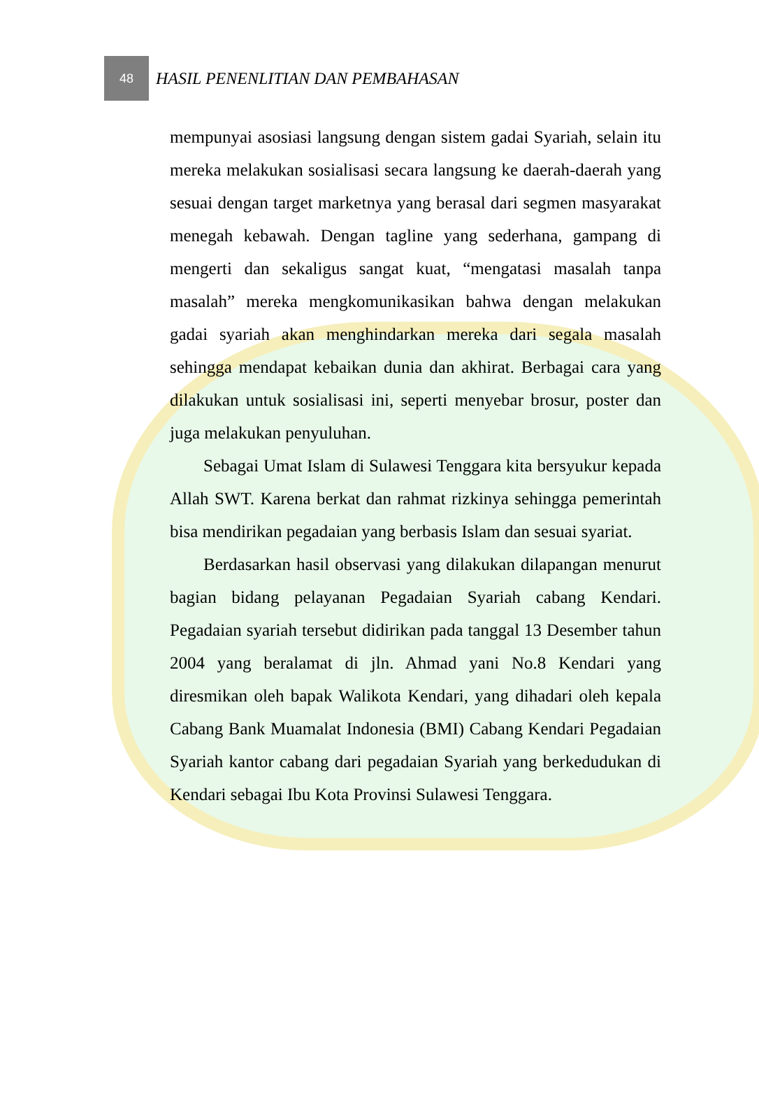48
HASIL PENENLITIAN DAN PEMBAHASAN
mempunyai asosiasi langsung dengan sistem gadai Syariah, selain itu mereka melakukan sosialisasi secara langsung ke daerah-daerah yang sesuai dengan target marketnya yang berasal dari segmen masyarakat menegah kebawah. Dengan tagline yang sederhana, gampang di mengerti dan sekaligus sangat kuat, “mengatasi masalah tanpa masalah” mereka mengkomunikasikan bahwa dengan melakukan gadai syariah akan menghindarkan mereka dari segala masalah sehingga mendapat kebaikan dunia dan akhirat. Berbagai cara yang dilakukan untuk sosialisasi ini, seperti menyebar brosur, poster dan juga melakukan penyuluhan.
Sebagai Umat Islam di Sulawesi Tenggara kita bersyukur kepada Allah SWT. Karena berkat dan rahmat rizkinya sehingga pemerintah bisa mendirikan pegadaian yang berbasis Islam dan sesuai syariat.
Berdasarkan hasil observasi yang dilakukan dilapangan menurut bagian bidang pelayanan Pegadaian Syariah cabang Kendari. Pegadaian syariah tersebut didirikan pada tanggal 13 Desember tahun 2004 yang beralamat di jln. Ahmad yani No.8 Kendari yang diresmikan oleh bapak Walikota Kendari, yang dihadari oleh kepala Cabang Bank Muamalat Indonesia (BMI) Cabang Kendari Pegadaian Syariah kantor cabang dari pegadaian Syariah yang berkedudukan di Kendari sebagai Ibu Kota Provinsi Sulawesi Tenggara.